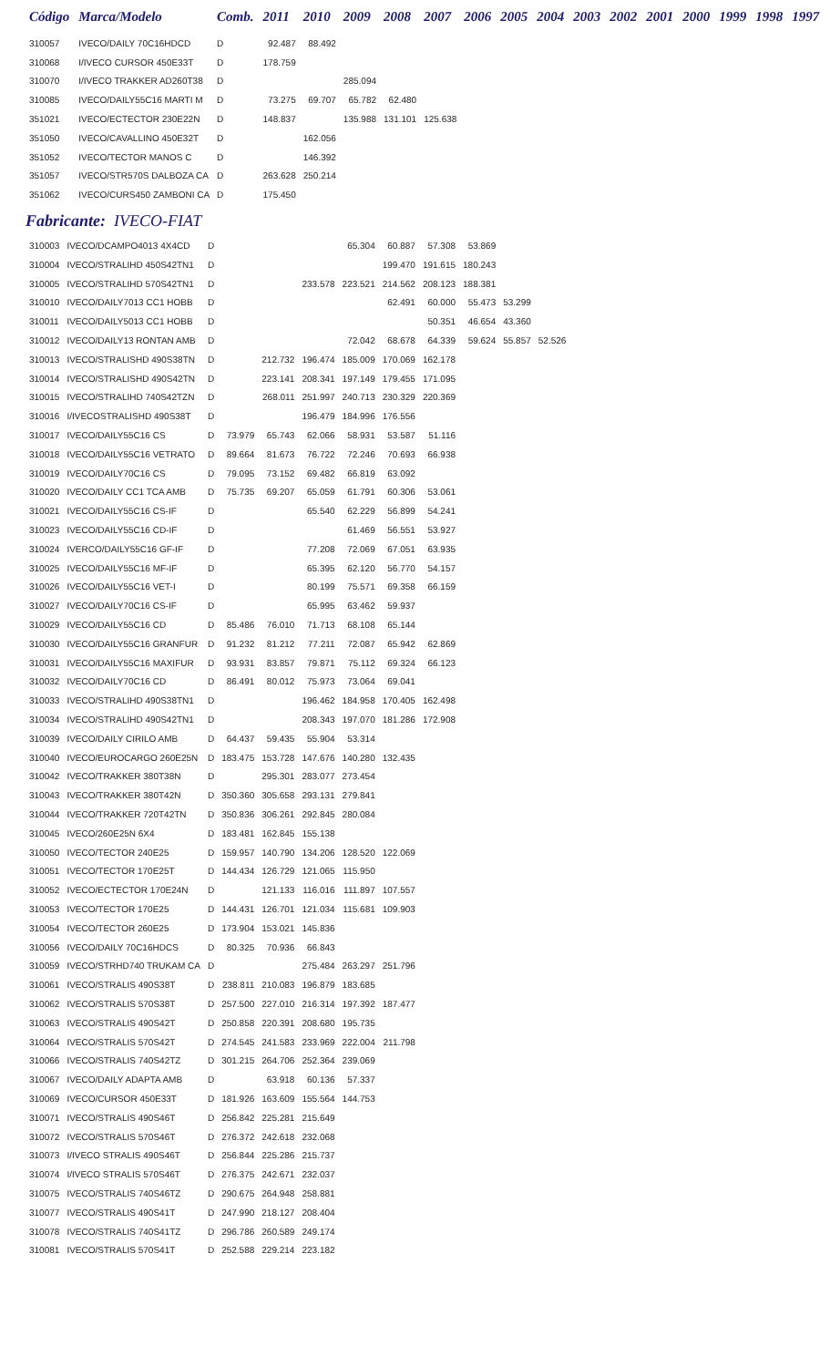| Código | Marca/Modelo | Comb. | 2011 | 2010 | 2009 | 2008 | 2007 | 2006 | 2005 | 2004 | 2003 | 2002 | 2001 | 2000 | 1999 | 1998 | 1997 |
| --- | --- | --- | --- | --- | --- | --- | --- | --- | --- | --- | --- | --- | --- | --- | --- | --- | --- |
| 310057 | IVECO/DAILY 70C16HDCD | D | 92.487 | 88.492 | | | | | | | | | | | | | |
| 310068 | I/IVECO CURSOR 450E33T | D | 178.759 | | | | | | | | | | | | | | |
| 310070 | I/IVECO TRAKKER AD260T38 | D | | | 285.094 | | | | | | | | | | | | |
| 310085 | IVECO/DAILY55C16 MARTI M | D | 73.275 | 69.707 | 65.782 | 62.480 | | | | | | | | | | | |
| 351021 | IVECO/ECTECTOR 230E22N | D | 148.837 | | 135.988 | 131.101 | 125.638 | | | | | | | | | | |
| 351050 | IVECO/CAVALLINO 450E32T | D | | 162.056 | | | | | | | | | | | | | |
| 351052 | IVECO/TECTOR MANOS C | D | | 146.392 | | | | | | | | | | | | | |
| 351057 | IVECO/STR570S DALBOZA CA | D | 263.628 | 250.214 | | | | | | | | | | | | | |
| 351062 | IVECO/CURS450 ZAMBONI CA | D | 175.450 | | | | | | | | | | | | | | |
Fabricante: IVECO-FIAT
| 310003 | IVECO/DCAMPO4013 4X4CD | D | | | | 65.304 | 60.887 | 57.308 | 53.869 | | |
| 310004 | IVECO/STRALIHD 450S42TN1 | D | | | | | 199.470 | 191.615 | 180.243 | | |
| 310005 | IVECO/STRALIHD 570S42TN1 | D | | | 233.578 | 223.521 | 214.562 | 208.123 | 188.381 | | |
| 310010 | IVECO/DAILY7013 CC1 HOBB | D | | | | | 62.491 | 60.000 | 55.473 | 53.299 | |
| 310011 | IVECO/DAILY5013 CC1 HOBB | D | | | | | | 50.351 | 46.654 | 43.360 | |
| 310012 | IVECO/DAILY13 RONTAN AMB | D | | | | 72.042 | 68.678 | 64.339 | 59.624 | 55.857 | 52.526 |
| 310013 | IVECO/STRALISHD 490S38TN | D | | 212.732 | 196.474 | 185.009 | 170.069 | 162.178 | | | |
| 310014 | IVECO/STRALISHD 490S42TN | D | | 223.141 | 208.341 | 197.149 | 179.455 | 171.095 | | | |
| 310015 | IVECO/STRALIHD 740S42TZN | D | | 268.011 | 251.997 | 240.713 | 230.329 | 220.369 | | | |
| 310016 | I/IVECOSTRALISHD 490S38T | D | | | 196.479 | 184.996 | 176.556 | | | | |
| 310017 | IVECO/DAILY55C16 CS | D | 73.979 | 65.743 | 62.066 | 58.931 | 53.587 | 51.116 | | | |
| 310018 | IVECO/DAILY55C16 VETRATO | D | 89.664 | 81.673 | 76.722 | 72.246 | 70.693 | 66.938 | | | |
| 310019 | IVECO/DAILY70C16 CS | D | 79.095 | 73.152 | 69.482 | 66.819 | 63.092 | | | | |
| 310020 | IVECO/DAILY CC1 TCA AMB | D | 75.735 | 69.207 | 65.059 | 61.791 | 60.306 | 53.061 | | | |
| 310021 | IVECO/DAILY55C16 CS-IF | D | | | 65.540 | 62.229 | 56.899 | 54.241 | | | |
| 310023 | IVECO/DAILY55C16 CD-IF | D | | | | 61.469 | 56.551 | 53.927 | | | |
| 310024 | IVERCO/DAILY55C16 GF-IF | D | | | 77.208 | 72.069 | 67.051 | 63.935 | | | |
| 310025 | IVECO/DAILY55C16 MF-IF | D | | | 65.395 | 62.120 | 56.770 | 54.157 | | | |
| 310026 | IVECO/DAILY55C16 VET-I | D | | | 80.199 | 75.571 | 69.358 | 66.159 | | | |
| 310027 | IVECO/DAILY70C16 CS-IF | D | | | 65.995 | 63.462 | 59.937 | | | | |
| 310029 | IVECO/DAILY55C16 CD | D | 85.486 | 76.010 | 71.713 | 68.108 | 65.144 | | | | |
| 310030 | IVECO/DAILY55C16 GRANFUR | D | 91.232 | 81.212 | 77.211 | 72.087 | 65.942 | 62.869 | | | |
| 310031 | IVECO/DAILY55C16 MAXIFUR | D | 93.931 | 83.857 | 79.871 | 75.112 | 69.324 | 66.123 | | | |
| 310032 | IVECO/DAILY70C16 CD | D | 86.491 | 80.012 | 75.973 | 73.064 | 69.041 | | | | |
| 310033 | IVECO/STRALIHD 490S38TN1 | D | | | 196.462 | 184.958 | 170.405 | 162.498 | | | |
| 310034 | IVECO/STRALIHD 490S42TN1 | D | | | 208.343 | 197.070 | 181.286 | 172.908 | | | |
| 310039 | IVECO/DAILY CIRILO AMB | D | 64.437 | 59.435 | 55.904 | 53.314 | | | | | |
| 310040 | IVECO/EUROCARGO 260E25N | D | 183.475 | 153.728 | 147.676 | 140.280 | 132.435 | | | | |
| 310042 | IVECO/TRAKKER 380T38N | D | | 295.301 | 283.077 | 273.454 | | | | | |
| 310043 | IVECO/TRAKKER 380T42N | D | 350.360 | 305.658 | 293.131 | 279.841 | | | | | |
| 310044 | IVECO/TRAKKER 720T42TN | D | 350.836 | 306.261 | 292.845 | 280.084 | | | | | |
| 310045 | IVECO/260E25N 6X4 | D | 183.481 | 162.845 | 155.138 | | | | | | |
| 310050 | IVECO/TECTOR 240E25 | D | 159.957 | 140.790 | 134.206 | 128.520 | 122.069 | | | | |
| 310051 | IVECO/TECTOR 170E25T | D | 144.434 | 126.729 | 121.065 | 115.950 | | | | | |
| 310052 | IVECO/ECTECTOR 170E24N | D | | 121.133 | 116.016 | 111.897 | 107.557 | | | | |
| 310053 | IVECO/TECTOR 170E25 | D | 144.431 | 126.701 | 121.034 | 115.681 | 109.903 | | | | |
| 310054 | IVECO/TECTOR 260E25 | D | 173.904 | 153.021 | 145.836 | | | | | | |
| 310056 | IVECO/DAILY 70C16HDCS | D | 80.325 | 70.936 | 66.843 | | | | | | |
| 310059 | IVECO/STRHD740 TRUKAM CA | D | | | 275.484 | 263.297 | 251.796 | | | | |
| 310061 | IVECO/STRALIS 490S38T | D | 238.811 | 210.083 | 196.879 | 183.685 | | | | | |
| 310062 | IVECO/STRALIS 570S38T | D | 257.500 | 227.010 | 216.314 | 197.392 | 187.477 | | | | |
| 310063 | IVECO/STRALIS 490S42T | D | 250.858 | 220.391 | 208.680 | 195.735 | | | | | |
| 310064 | IVECO/STRALIS 570S42T | D | 274.545 | 241.583 | 233.969 | 222.004 | 211.798 | | | | |
| 310066 | IVECO/STRALIS 740S42TZ | D | 301.215 | 264.706 | 252.364 | 239.069 | | | | | |
| 310067 | IVECO/DAILY ADAPTA AMB | D | | 63.918 | 60.136 | 57.337 | | | | | |
| 310069 | IVECO/CURSOR 450E33T | D | 181.926 | 163.609 | 155.564 | 144.753 | | | | | |
| 310071 | IVECO/STRALIS 490S46T | D | 256.842 | 225.281 | 215.649 | | | | | | |
| 310072 | IVECO/STRALIS 570S46T | D | 276.372 | 242.618 | 232.068 | | | | | | |
| 310073 | I/IVECO STRALIS 490S46T | D | 256.844 | 225.286 | 215.737 | | | | | | |
| 310074 | I/IVECO STRALIS 570S46T | D | 276.375 | 242.671 | 232.037 | | | | | | |
| 310075 | IVECO/STRALIS 740S46TZ | D | 290.675 | 264.948 | 258.881 | | | | | | |
| 310077 | IVECO/STRALIS 490S41T | D | 247.990 | 218.127 | 208.404 | | | | | | |
| 310078 | IVECO/STRALIS 740S41TZ | D | 296.786 | 260.589 | 249.174 | | | | | | |
| 310081 | IVECO/STRALIS 570S41T | D | 252.588 | 229.214 | 223.182 | | | | | | |